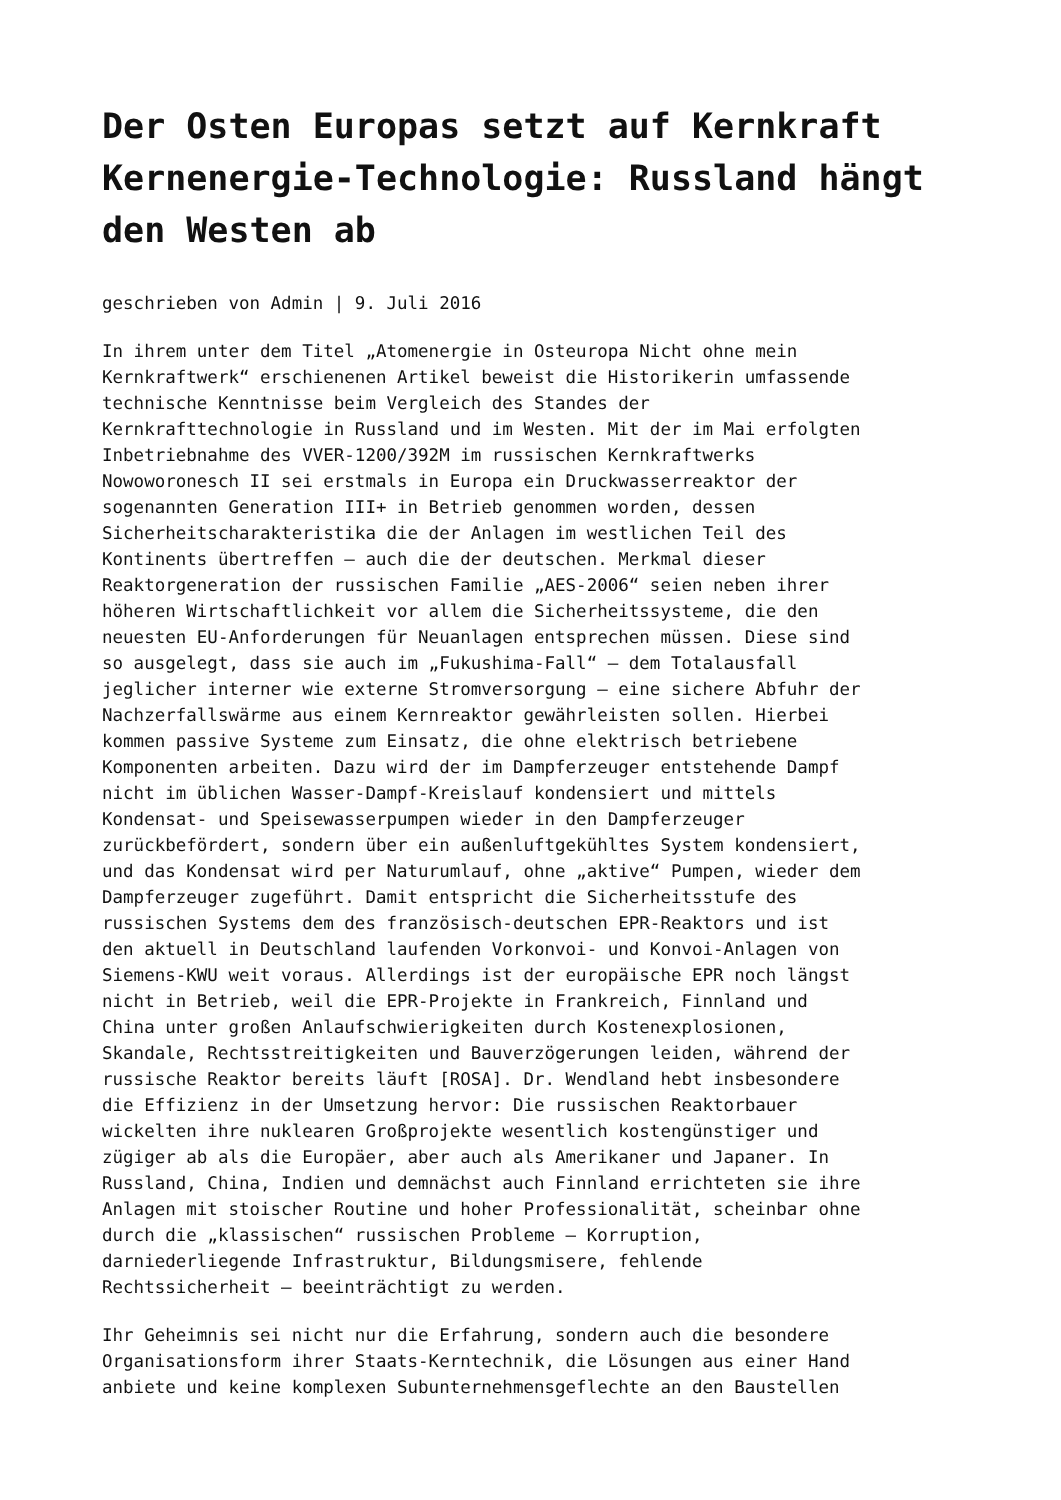Der Osten Europas setzt auf Kernkraft Kernenergie-Technologie: Russland hängt den Westen ab
geschrieben von Admin | 9. Juli 2016
In ihrem unter dem Titel „Atomenergie in Osteuropa Nicht ohne mein Kernkraftwerk“ erschienenen Artikel beweist die Historikerin umfassende technische Kenntnisse beim Vergleich des Standes der Kernkrafttechnologie in Russland und im Westen. Mit der im Mai erfolgten Inbetriebnahme des VVER-1200/392M im russischen Kernkraftwerks Nowoworonesch II sei erstmals in Europa ein Druckwasserreaktor der sogenannten Generation III+ in Betrieb genommen worden, dessen Sicherheitscharakteristika die der Anlagen im westlichen Teil des Kontinents übertreffen – auch die der deutschen. Merkmal dieser Reaktorgeneration der russischen Familie „AES-2006“ seien neben ihrer höheren Wirtschaftlichkeit vor allem die Sicherheitssysteme, die den neuesten EU-Anforderungen für Neuanlagen entsprechen müssen. Diese sind so ausgelegt, dass sie auch im „Fukushima-Fall“ – dem Totalausfall jeglicher interner wie externe Stromversorgung – eine sichere Abfuhr der Nachzerfallswärme aus einem Kernreaktor gewährleisten sollen. Hierbei kommen passive Systeme zum Einsatz, die ohne elektrisch betriebene Komponenten arbeiten. Dazu wird der im Dampferzeuger entstehende Dampf nicht im üblichen Wasser-Dampf-Kreislauf kondensiert und mittels Kondensat- und Speisewasserpumpen wieder in den Dampferzeuger zurückbefördert, sondern über ein außenluftgekühltes System kondensiert, und das Kondensat wird per Naturumlauf, ohne „aktive“ Pumpen, wieder dem Dampferzeuger zugeführt. Damit entspricht die Sicherheitsstufe des russischen Systems dem des französisch-deutschen EPR-Reaktors und ist den aktuell in Deutschland laufenden Vorkonvoi- und Konvoi-Anlagen von Siemens-KWU weit voraus. Allerdings ist der europäische EPR noch längst nicht in Betrieb, weil die EPR-Projekte in Frankreich, Finnland und China unter großen Anlaufschwierigkeiten durch Kostenexplosionen, Skandale, Rechtsstreitigkeiten und Bauverzögerungen leiden, während der russische Reaktor bereits läuft [ROSA]. Dr. Wendland hebt insbesondere die Effizienz in der Umsetzung hervor: Die russischen Reaktorbauer wickelten ihre nuklearen Großprojekte wesentlich kostengünstiger und zügiger ab als die Europäer, aber auch als Amerikaner und Japaner. In Russland, China, Indien und demnächst auch Finnland errichteten sie ihre Anlagen mit stoischer Routine und hoher Professionalität, scheinbar ohne durch die „klassischen“ russischen Probleme – Korruption, darniederliegende Infrastruktur, Bildungsmisere, fehlende Rechtssicherheit – beeinträchtigt zu werden.
Ihr Geheimnis sei nicht nur die Erfahrung, sondern auch die besondere Organisationsform ihrer Staats-Kerntechnik, die Lösungen aus einer Hand anbiete und keine komplexen Subunternehmensgeflechte an den Baustellen